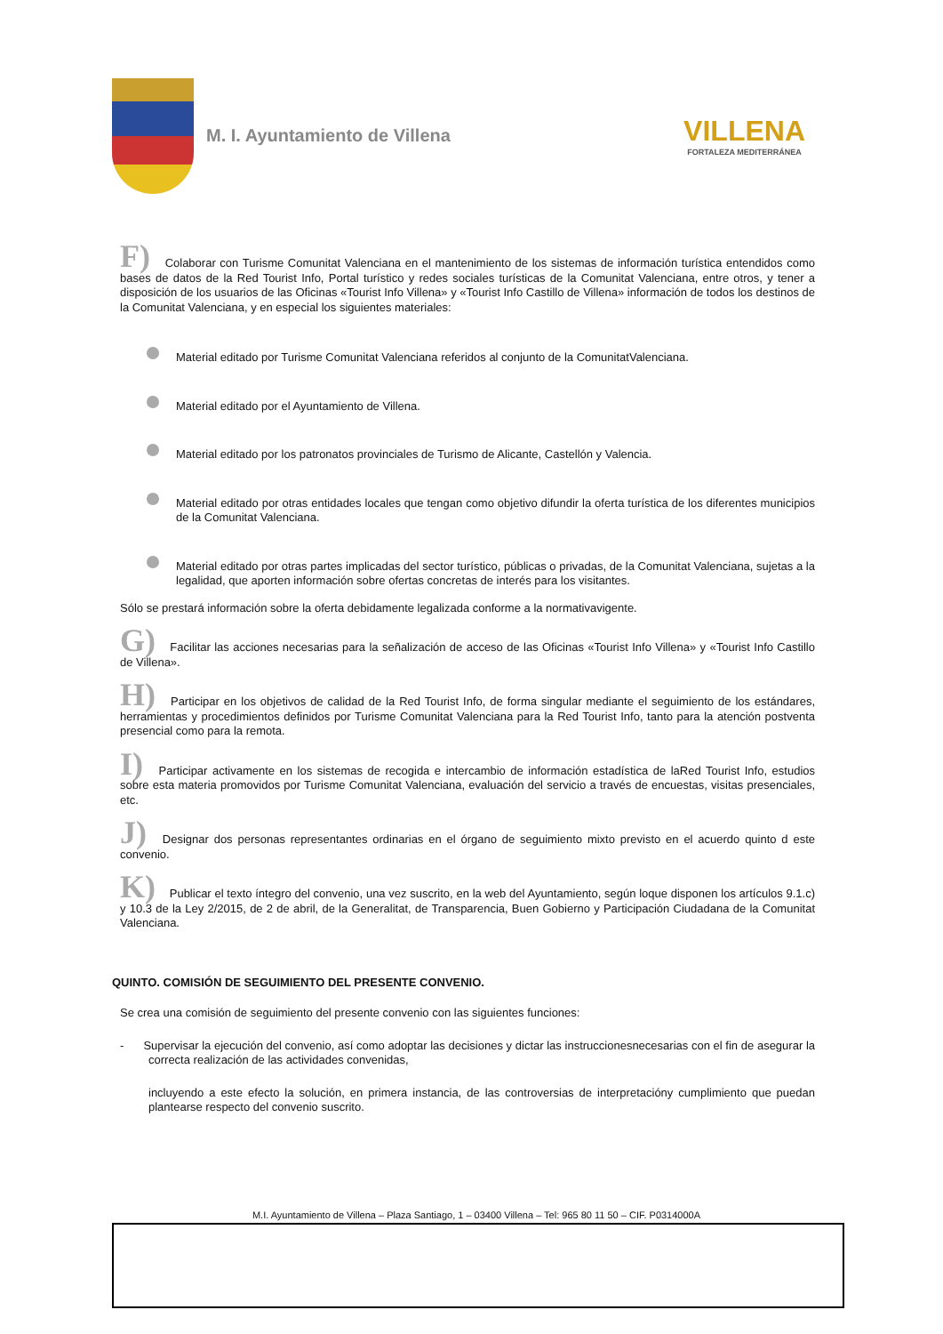M. I. Ayuntamiento de Villena
VILLENA
FORTALEZA MEDITERRÁNEA
F) Colaborar con Turisme Comunitat Valenciana en el mantenimiento de los sistemas de información turística entendidos como bases de datos de la Red Tourist Info, Portal turístico y redes sociales turísticas de la Comunitat Valenciana, entre otros, y tener a disposición de los usuarios de las Oficinas «Tourist Info Villena» y «Tourist Info Castillo de Villena» información de todos los destinos de la Comunitat Valenciana, y en especial los siguientes materiales:
Material editado por Turisme Comunitat Valenciana referidos al conjunto de la ComunitatValenciana.
Material editado por el Ayuntamiento de Villena.
Material editado por los patronatos provinciales de Turismo de Alicante, Castellón y Valencia.
Material editado por otras entidades locales que tengan como objetivo difundir la oferta turística de los diferentes municipios de la Comunitat Valenciana.
Material editado por otras partes implicadas del sector turístico, públicas o privadas, de la Comunitat Valenciana, sujetas a la legalidad, que aporten información sobre ofertas concretas de interés para los visitantes.
Sólo se prestará información sobre la oferta debidamente legalizada conforme a la normativavigente.
G) Facilitar las acciones necesarias para la señalización de acceso de las Oficinas «Tourist Info Villena» y «Tourist Info Castillo de Villena».
H) Participar en los objetivos de calidad de la Red Tourist Info, de forma singular mediante el seguimiento de los estándares, herramientas y procedimientos definidos por Turisme Comunitat Valenciana para la Red Tourist Info, tanto para la atención postventa presencial como para la remota.
I) Participar activamente en los sistemas de recogida e intercambio de información estadística de laRed Tourist Info, estudios sobre esta materia promovidos por Turisme Comunitat Valenciana, evaluación del servicio a través de encuestas, visitas presenciales, etc.
J) Designar dos personas representantes ordinarias en el órgano de seguimiento mixto previsto en el acuerdo quinto d este convenio.
K) Publicar el texto íntegro del convenio, una vez suscrito, en la web del Ayuntamiento, según loque disponen los artículos 9.1.c) y 10.3 de la Ley 2/2015, de 2 de abril, de la Generalitat, de Transparencia, Buen Gobierno y Participación Ciudadana de la Comunitat Valenciana.
QUINTO. COMISIÓN DE SEGUIMIENTO DEL PRESENTE CONVENIO.
Se crea una comisión de seguimiento del presente convenio con las siguientes funciones:
- Supervisar la ejecución del convenio, así como adoptar las decisiones y dictar las instruccionesnecesarias con el fin de asegurar la correcta realización de las actividades convenidas,
incluyendo a este efecto la solución, en primera instancia, de las controversias de interpretacióny cumplimiento que puedan plantearse respecto del convenio suscrito.
M.I. Ayuntamiento de Villena – Plaza Santiago, 1 – 03400 Villena – Tel: 965 80 11 50 – CIF. P0314000A